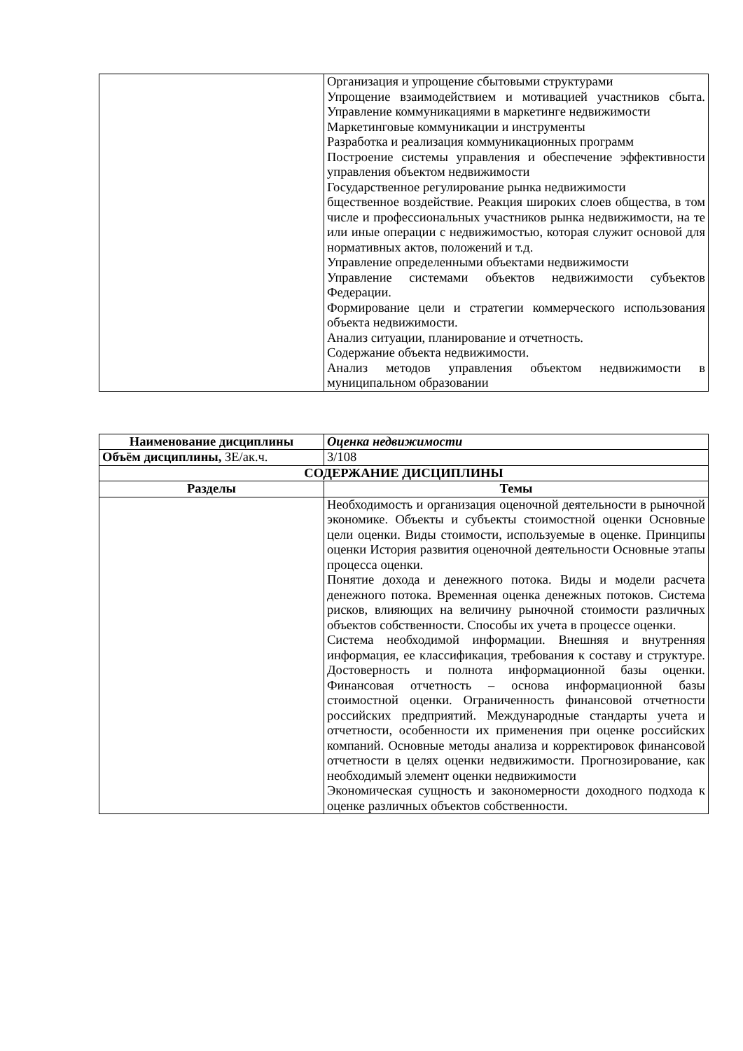| | Организация и упрощение сбытовыми структурами Упрощение взаимодействием и мотивацией участников сбыта. Управление коммуникациями в маркетинге недвижимости Маркетинговые коммуникации и инструменты Разработка и реализация коммуникационных программ Построение системы управления и обеспечение эффективности управления объектом недвижимости Государственное регулирование рынка недвижимости бщественное воздействие. Реакция широких слоев общества, в том числе и профессиональных участников рынка недвижимости, на те или иные операции с недвижимостью, которая служит основой для нормативных актов, положений и т.д. Управление определенными объектами недвижимости Управление системами объектов недвижимости субъектов Федерации. Формирование цели и стратегии коммерческого использования объекта недвижимости. Анализ ситуации, планирование и отчетность. Содержание объекта недвижимости. Анализ методов управления объектом недвижимости в муниципальном образовании |
| Наименование дисциплины | Оценка недвижимости |
| Объём дисциплины, ЗЕ/ак.ч. | 3/108 |
| СОДЕРЖАНИЕ ДИСЦИПЛИНЫ | |
| Разделы | Темы |
| | Необходимость и организация оценочной деятельности в рыночной экономике. Объекты и субъекты стоимостной оценки Основные цели оценки. Виды стоимости, используемые в оценке. Принципы оценки История развития оценочной деятельности Основные этапы процесса оценки. Понятие дохода и денежного потока. Виды и модели расчета денежного потока. Временная оценка денежных потоков. Система рисков, влияющих на величину рыночной стоимости различных объектов собственности. Способы их учета в процессе оценки. Система необходимой информации. Внешняя и внутренняя информация, ее классификация, требования к составу и структуре. Достоверность и полнота информационной базы оценки. Финансовая отчетность – основа информационной базы стоимостной оценки. Ограниченность финансовой отчетности российских предприятий. Международные стандарты учета и отчетности, особенности их применения при оценке российских компаний. Основные методы анализа и корректировок финансовой отчетности в целях оценки недвижимости. Прогнозирование, как необходимый элемент оценки недвижимости Экономическая сущность и закономерности доходного подхода к оценке различных объектов собственности. |